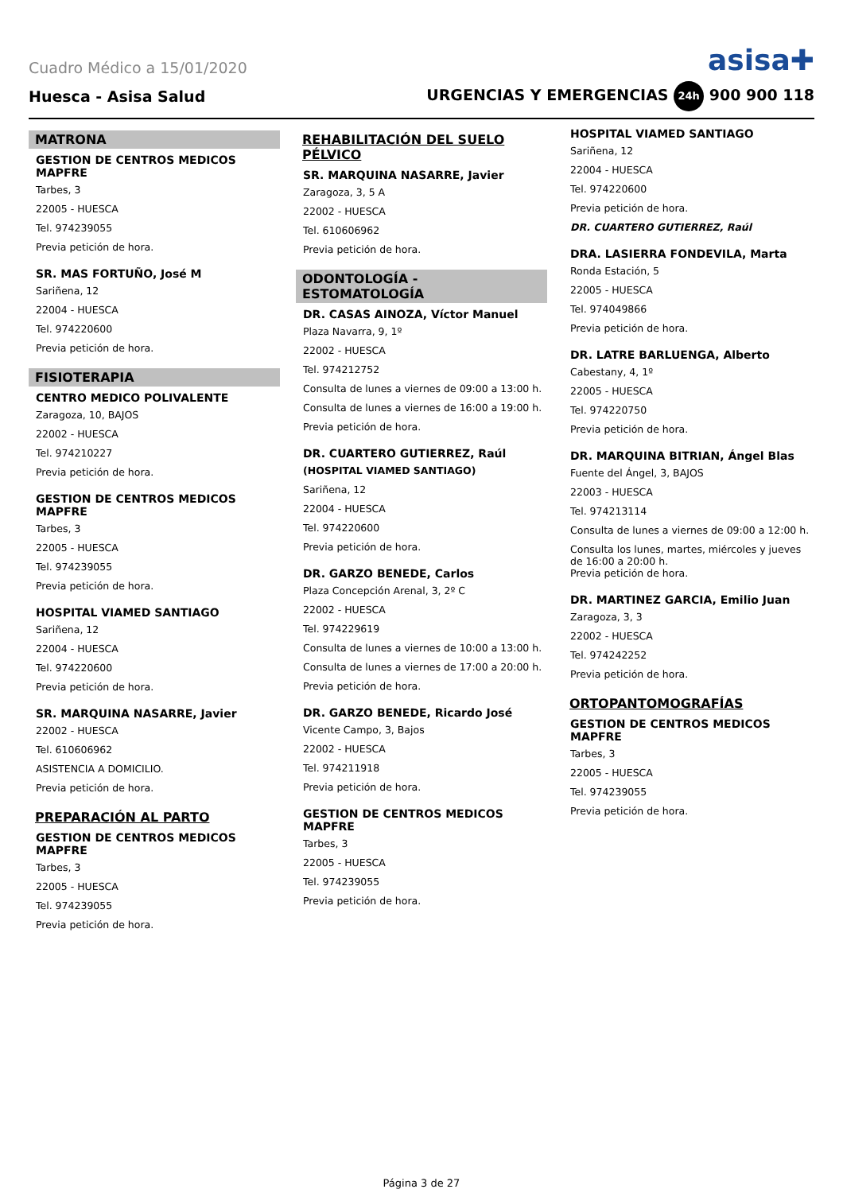Cuadro Médico a 15/01/2020 asisa✚
Huesca - Asisa Salud URGENCIAS Y EMERGENCIAS 24h 900 900 118
MATRONA
GESTION DE CENTROS MEDICOS MAPFRE
Tarbes, 3
22005 - HUESCA
Tel. 974239055
Previa petición de hora.
SR. MAS FORTUÑO, José M
Sariñena, 12
22004 - HUESCA
Tel. 974220600
Previa petición de hora.
FISIOTERAPIA
CENTRO MEDICO POLIVALENTE
Zaragoza, 10, BAJOS
22002 - HUESCA
Tel. 974210227
Previa petición de hora.
GESTION DE CENTROS MEDICOS MAPFRE
Tarbes, 3
22005 - HUESCA
Tel. 974239055
Previa petición de hora.
HOSPITAL VIAMED SANTIAGO
Sariñena, 12
22004 - HUESCA
Tel. 974220600
Previa petición de hora.
SR. MARQUINA NASARRE, Javier
22002 - HUESCA
Tel. 610606962
ASISTENCIA A DOMICILIO.
Previa petición de hora.
PREPARACIÓN AL PARTO
GESTION DE CENTROS MEDICOS MAPFRE
Tarbes, 3
22005 - HUESCA
Tel. 974239055
Previa petición de hora.
REHABILITACIÓN DEL SUELO PÉLVICO
SR. MARQUINA NASARRE, Javier
Zaragoza, 3, 5 A
22002 - HUESCA
Tel. 610606962
Previa petición de hora.
ODONTOLOGÍA - ESTOMATOLOGÍA
DR. CASAS AINOZA, Víctor Manuel
Plaza Navarra, 9, 1º
22002 - HUESCA
Tel. 974212752
Consulta de lunes a viernes de 09:00 a 13:00 h.
Consulta de lunes a viernes de 16:00 a 19:00 h.
Previa petición de hora.
DR. CUARTERO GUTIERREZ, Raúl
(HOSPITAL VIAMED SANTIAGO)
Sariñena, 12
22004 - HUESCA
Tel. 974220600
Previa petición de hora.
DR. GARZO BENEDE, Carlos
Plaza Concepción Arenal, 3, 2º C
22002 - HUESCA
Tel. 974229619
Consulta de lunes a viernes de 10:00 a 13:00 h.
Consulta de lunes a viernes de 17:00 a 20:00 h.
Previa petición de hora.
DR. GARZO BENEDE, Ricardo José
Vicente Campo, 3, Bajos
22002 - HUESCA
Tel. 974211918
Previa petición de hora.
GESTION DE CENTROS MEDICOS MAPFRE
Tarbes, 3
22005 - HUESCA
Tel. 974239055
Previa petición de hora.
HOSPITAL VIAMED SANTIAGO
Sariñena, 12
22004 - HUESCA
Tel. 974220600
Previa petición de hora.
DR. CUARTERO GUTIERREZ, Raúl
DRA. LASIERRA FONDEVILA, Marta
Ronda Estación, 5
22005 - HUESCA
Tel. 974049866
Previa petición de hora.
DR. LATRE BARLUENGA, Alberto
Cabestany, 4, 1º
22005 - HUESCA
Tel. 974220750
Previa petición de hora.
DR. MARQUINA BITRIAN, Ángel Blas
Fuente del Ángel, 3, BAJOS
22003 - HUESCA
Tel. 974213114
Consulta de lunes a viernes de 09:00 a 12:00 h.
Consulta los lunes, martes, miércoles y jueves de 16:00 a 20:00 h.
Previa petición de hora.
DR. MARTINEZ GARCIA, Emilio Juan
Zaragoza, 3, 3
22002 - HUESCA
Tel. 974242252
Previa petición de hora.
ORTOPANTOMOGRAFÍAS
GESTION DE CENTROS MEDICOS MAPFRE
Tarbes, 3
22005 - HUESCA
Tel. 974239055
Previa petición de hora.
Página 3 de 27